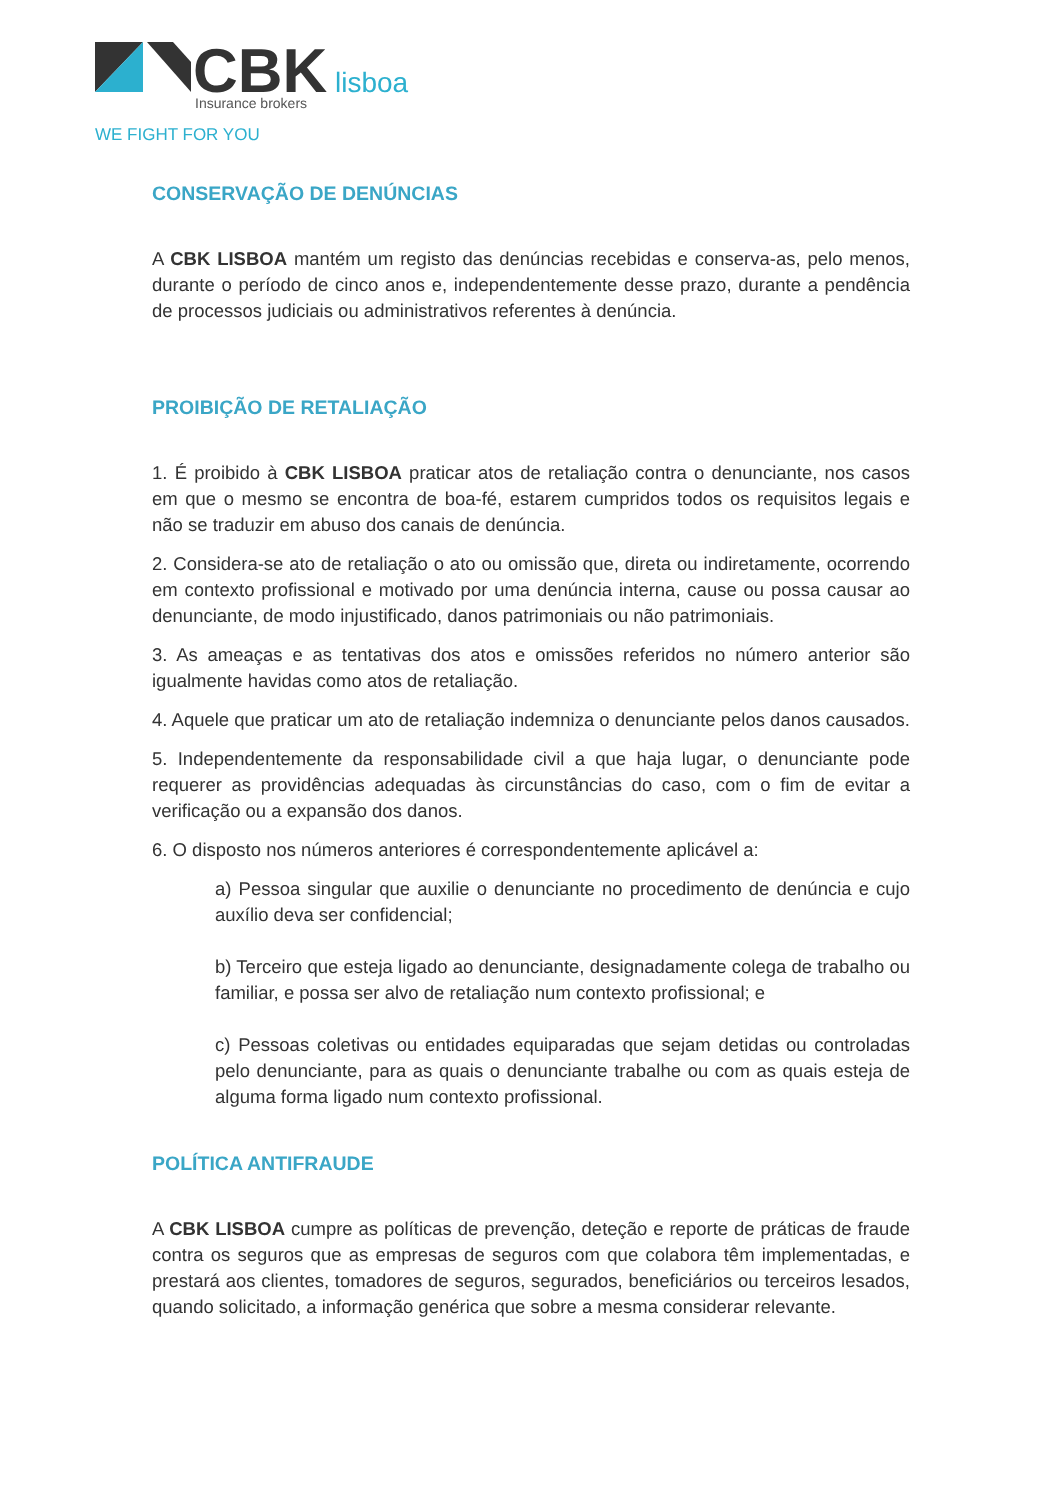CBK
lisboa
Insurance brokers
WE FIGHT FOR YOU
CONSERVAÇÃO DE DENÚNCIAS
A CBK LISBOA mantém um registo das denúncias recebidas e conserva-as, pelo menos, durante o período de cinco anos e, independentemente desse prazo, durante a pendência de processos judiciais ou administrativos referentes à denúncia.
PROIBIÇÃO DE RETALIAÇÃO
1. É proibido à CBK LISBOA praticar atos de retaliação contra o denunciante, nos casos em que o mesmo se encontra de boa-fé, estarem cumpridos todos os requisitos legais e não se traduzir em abuso dos canais de denúncia.
2. Considera-se ato de retaliação o ato ou omissão que, direta ou indiretamente, ocorrendo em contexto profissional e motivado por uma denúncia interna, cause ou possa causar ao denunciante, de modo injustificado, danos patrimoniais ou não patrimoniais.
3. As ameaças e as tentativas dos atos e omissões referidos no número anterior são igualmente havidas como atos de retaliação.
4. Aquele que praticar um ato de retaliação indemniza o denunciante pelos danos causados.
5. Independentemente da responsabilidade civil a que haja lugar, o denunciante pode requerer as providências adequadas às circunstâncias do caso, com o fim de evitar a verificação ou a expansão dos danos.
6. O disposto nos números anteriores é correspondentemente aplicável a:
a) Pessoa singular que auxilie o denunciante no procedimento de denúncia e cujo auxílio deva ser confidencial;
b) Terceiro que esteja ligado ao denunciante, designadamente colega de trabalho ou familiar, e possa ser alvo de retaliação num contexto profissional; e
c) Pessoas coletivas ou entidades equiparadas que sejam detidas ou controladas pelo denunciante, para as quais o denunciante trabalhe ou com as quais esteja de alguma forma ligado num contexto profissional.
POLÍTICA ANTIFRAUDE
A CBK LISBOA cumpre as políticas de prevenção, deteção e reporte de práticas de fraude contra os seguros que as empresas de seguros com que colabora têm implementadas, e prestará aos clientes, tomadores de seguros, segurados, beneficiários ou terceiros lesados, quando solicitado, a informação genérica que sobre a mesma considerar relevante.